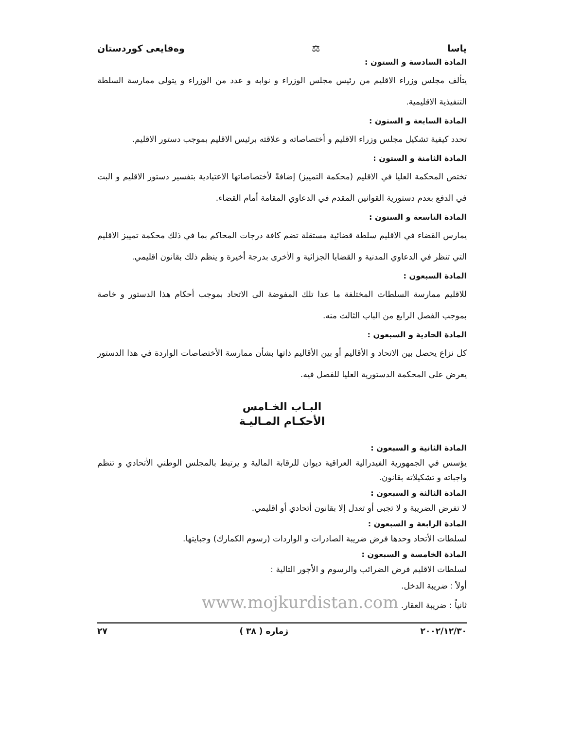ياسا ⚖ وەقايعى كوردستان
المادة السادسة و الستون :
يتألف مجلس وزراء الاقليم من رئيس مجلس الوزراء و نوابه و عدد من الوزراء و يتولى ممارسة السلطة التنفيذية الاقليمية.
المادة السابعة و الستون :
تحدد كيفية تشكيل مجلس وزراء الاقليم و أختصاصاته و علاقته برئيس الاقليم بموجب دستور الاقليم.
المادة الثامنة و الستون :
تختص المحكمة العليا في الاقليم (محكمة التمييز) إضافةً لأختصاصاتها الاعتيادية بتفسير دستور الاقليم و البت في الدفع بعدم دستورية القوانين المقدم في الدعاوي المقامة أمام القضاء.
المادة التاسعة و الستون :
يمارس القضاء في الاقليم سلطة قضائية مستقلة تضم كافة درجات المحاكم بما في ذلك محكمة تمييز الاقليم التي تنظر في الدعاوي المدنية و القضايا الجزائية و الأخرى بدرجة أخيرة و ينظم ذلك بقانون اقليمي.
المادة السبعون :
للاقليم ممارسة السلطات المختلفة ما عدا تلك المفوضة الى الاتحاد بموجب أحكام هذا الدستور و خاصة بموجب الفصل الرابع من الباب الثالث منه.
المادة الحادية و السبعون :
كل نزاع يحصل بين الاتحاد و الأقاليم أو بين الأقاليم ذاتها بشأن ممارسة الأختصاصات الواردة في هذا الدستور يعرض على المحكمة الدستورية العليا للفصل فيه.
البـاب الخـامس
الأحكـام المـاليـة
المادة الثانية و السبعون :
يؤسس في الجمهورية الفيدرالية العراقية ديوان للرقابة المالية و يرتبط بالمجلس الوطني الأتحادي و تنظم واجباته و تشكيلاته بقانون.
المادة الثالثة و السبعون :
لا تفرض الضريبة و لا تجبى أو تعدل إلا بقانون أتحادي أو اقليمي.
المادة الرابعة و السبعون :
لسلطات الأتحاد وحدها فرض ضريبة الصادرات و الواردات (رسوم الكمارك) وجبايتها.
المادة الخامسة و السبعون :
لسلطات الاقليم فرض الضرائب والرسوم و الأجور التالية :
أولاً : ضريبة الدخل.
ثانياً : ضريبة العقار. www.mojkurdistan.com
٢٠٠٢/١٢/٣٠ ژمارە ( ٣٨ ) ٢٧